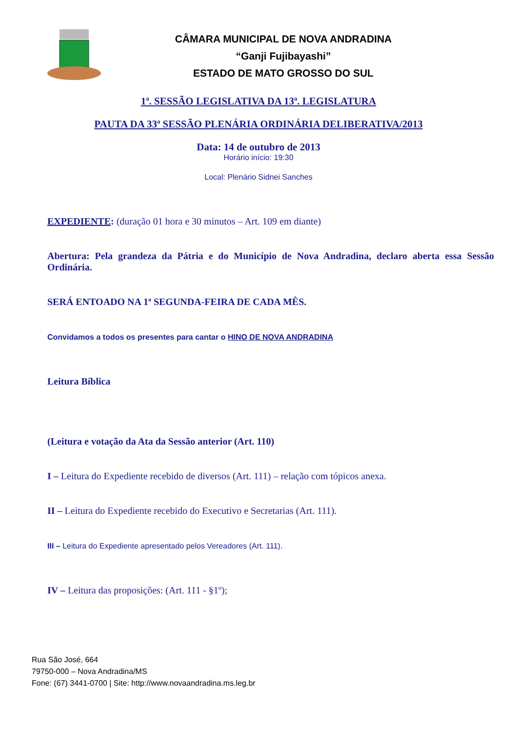CÂMARA MUNICIPAL DE NOVA ANDRADINA
“Ganji Fujibayashi”
ESTADO DE MATO GROSSO DO SUL
1ª. SESSÃO LEGISLATIVA DA 13ª. LEGISLATURA
PAUTA DA 33ª SESSÃO PLENÁRIA ORDINÁRIA DELIBERATIVA/2013
Data: 14 de outubro de 2013
Horário início: 19:30
Local: Plenário Sidnei Sanches
EXPEDIENTE: (duração 01 hora e 30 minutos – Art. 109 em diante)
Abertura: Pela grandeza da Pátria e do Município de Nova Andradina, declaro aberta essa Sessão Ordinária.
SERÁ ENTOADO NA 1ª SEGUNDA-FEIRA DE CADA MÊS.
Convidamos a todos os presentes para cantar o HINO DE NOVA ANDRADINA
Leitura Bíblica
(Leitura e votação da Ata da Sessão anterior (Art. 110)
I – Leitura do Expediente recebido de diversos (Art. 111) – relação com tópicos anexa.
II – Leitura do Expediente recebido do Executivo e Secretarias (Art. 111).
III – Leitura do Expediente apresentado pelos Vereadores (Art. 111).
IV – Leitura das proposições: (Art. 111 - §1º);
Rua São José, 664
79750-000 – Nova Andradina/MS
Fone: (67) 3441-0700 | Site: http://www.novaandradina.ms.leg.br